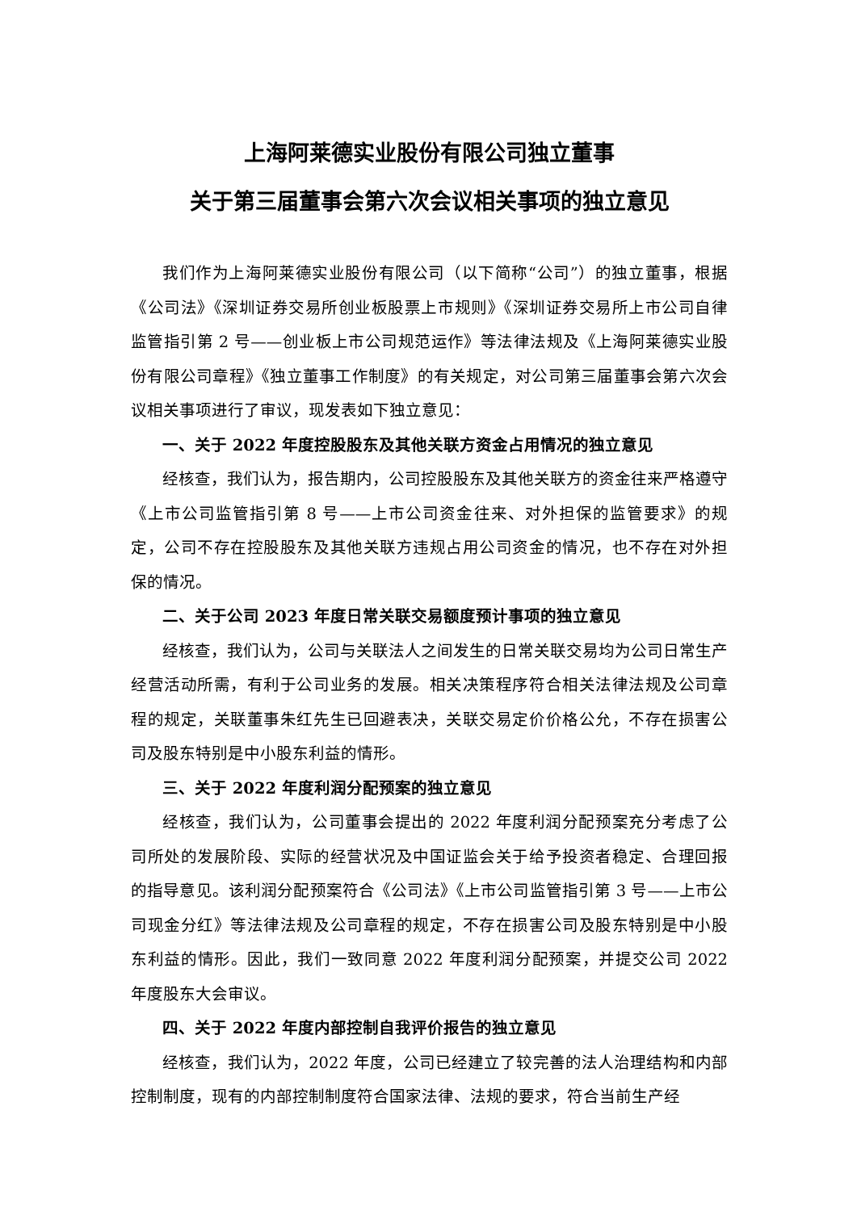上海阿莱德实业股份有限公司独立董事
关于第三届董事会第六次会议相关事项的独立意见
我们作为上海阿莱德实业股份有限公司（以下简称“公司”）的独立董事，根据《公司法》《深圳证券交易所创业板股票上市规则》《深圳证券交易所上市公司自律监管指引第 2 号——创业板上市公司规范运作》等法律法规及《上海阿莱德实业股份有限公司章程》《独立董事工作制度》的有关规定，对公司第三届董事会第六次会议相关事项进行了审议，现发表如下独立意见：
一、关于 2022 年度控股股东及其他关联方资金占用情况的独立意见
经核查，我们认为，报告期内，公司控股股东及其他关联方的资金往来严格遵守《上市公司监管指引第 8 号——上市公司资金往来、对外担保的监管要求》的规定，公司不存在控股股东及其他关联方违规占用公司资金的情况，也不存在对外担保的情况。
二、关于公司 2023 年度日常关联交易额度预计事项的独立意见
经核查，我们认为，公司与关联法人之间发生的日常关联交易均为公司日常生产经营活动所需，有利于公司业务的发展。相关决策程序符合相关法律法规及公司章程的规定，关联董事朱红先生已回避表决，关联交易定价价格公允，不存在损害公司及股东特别是中小股东利益的情形。
三、关于 2022 年度利润分配预案的独立意见
经核查，我们认为，公司董事会提出的 2022 年度利润分配预案充分考虑了公司所处的发展阶段、实际的经营状况及中国证监会关于给予投资者稳定、合理回报的指导意见。该利润分配预案符合《公司法》《上市公司监管指引第 3 号——上市公司现金分红》等法律法规及公司章程的规定，不存在损害公司及股东特别是中小股东利益的情形。因此，我们一致同意 2022 年度利润分配预案，并提交公司 2022 年度股东大会审议。
四、关于 2022 年度内部控制自我评价报告的独立意见
经核查，我们认为，2022 年度，公司已经建立了较完善的法人治理结构和内部控制制度，现有的内部控制制度符合国家法律、法规的要求，符合当前生产经